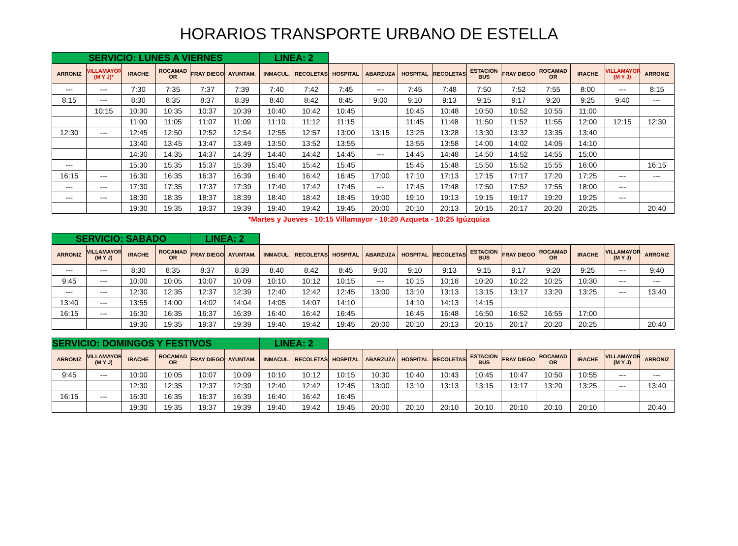HORARIOS TRANSPORTE URBANO DE ESTELLA
| SERVICIO: LUNES A VIERNES | | | | | | LINEA: 2 | | | | | | | | | | | |
| ARRONIZ | VILLAMAYOR (M Y J)* | IRACHE | ROCAMAD OR | FRAY DIEGO | AYUNTAM. | INMACUL. | RECOLETAS | HOSPITAL | ABARZUZA | HOSPITAL | RECOLETAS | ESTACION BUS | FRAY DIEGO | ROCAMAD OR | IRACHE | VILLAMAYOR (M Y J) | ARRONIZ |
| --- | --- | 7:30 | 7:35 | 7:37 | 7:39 | 7:40 | 7:42 | 7:45 | --- | 7:45 | 7:48 | 7:50 | 7:52 | 7:55 | 8:00 | --- | 8:15 |
| 8:15 | --- | 8:30 | 8:35 | 8:37 | 8:39 | 8:40 | 8:42 | 8:45 | 9:00 | 9:10 | 9:13 | 9:15 | 9:17 | 9:20 | 9:25 | 9:40 | --- |
| | 10:15 | 10:30 | 10:35 | 10:37 | 10:39 | 10:40 | 10:42 | 10:45 | | 10:45 | 10:48 | 10:50 | 10:52 | 10:55 | 11:00 | | |
| | | 11:00 | 11:05 | 11:07 | 11:09 | 11:10 | 11:12 | 11:15 | | 11:45 | 11:48 | 11:50 | 11:52 | 11:55 | 12:00 | 12:15 | 12:30 |
| 12:30 | --- | 12:45 | 12:50 | 12:52 | 12:54 | 12:55 | 12:57 | 13:00 | 13:15 | 13:25 | 13:28 | 13:30 | 13:32 | 13:35 | 13:40 | | |
| | | 13:40 | 13:45 | 13:47 | 13:49 | 13:50 | 13:52 | 13:55 | | 13:55 | 13:58 | 14:00 | 14:02 | 14:05 | 14:10 | | |
| | | 14:30 | 14:35 | 14:37 | 14:39 | 14:40 | 14:42 | 14:45 | --- | 14:45 | 14:48 | 14:50 | 14:52 | 14:55 | 15:00 | | |
| --- | | 15:30 | 15:35 | 15:37 | 15:39 | 15:40 | 15:42 | 15:45 | | 15:45 | 15:48 | 15:50 | 15:52 | 15:55 | 16:00 | | 16:15 |
| 16:15 | --- | 16:30 | 16:35 | 16:37 | 16:39 | 16:40 | 16:42 | 16:45 | 17:00 | 17:10 | 17:13 | 17:15 | 17:17 | 17:20 | 17:25 | --- | --- |
| --- | --- | 17:30 | 17:35 | 17:37 | 17:39 | 17:40 | 17:42 | 17:45 | --- | 17:45 | 17:48 | 17:50 | 17:52 | 17:55 | 18:00 | --- | |
| --- | --- | 18:30 | 18:35 | 18:37 | 18:39 | 18:40 | 18:42 | 18:45 | 19:00 | 19:10 | 19:13 | 19:15 | 19:17 | 19:20 | 19:25 | --- | |
| | | 19:30 | 19:35 | 19:37 | 19:39 | 19:40 | 19:42 | 19:45 | 20:00 | 20:10 | 20:13 | 20:15 | 20:17 | 20:20 | 20:25 | | 20:40 |
*Martes y Jueves - 10:15 Villamayor - 10:20 Azqueta - 10:25 Igúzquiza
| SERVICIO: SABADO | | | | LINEA: 2 | | | | | | | | | | | | | |
| ARRONIZ | VILLAMAYOR (M Y J) | IRACHE | ROCAMAD OR | FRAY DIEGO | AYUNTAM. | INMACUL. | RECOLETAS | HOSPITAL | ABARZUZA | HOSPITAL | RECOLETAS | ESTACION BUS | FRAY DIEGO | ROCAMAD OR | IRACHE | VILLAMAYOR (M Y J) | ARRONIZ |
| --- | --- | 8:30 | 8:35 | 8:37 | 8:39 | 8:40 | 8:42 | 8:45 | 9:00 | 9:10 | 9:13 | 9:15 | 9:17 | 9:20 | 9:25 | --- | 9:40 |
| 9:45 | --- | 10:00 | 10:05 | 10:07 | 10:09 | 10:10 | 10:12 | 10:15 | --- | 10:15 | 10:18 | 10:20 | 10:22 | 10:25 | 10:30 | --- | --- |
| --- | --- | 12:30 | 12:35 | 12:37 | 12:39 | 12:40 | 12:42 | 12:45 | 13:00 | 13:10 | 13:13 | 13:15 | 13:17 | 13:20 | 13:25 | --- | 13:40 |
| 13:40 | --- | 13:55 | 14:00 | 14:02 | 14:04 | 14:05 | 14:07 | 14:10 | | 14:10 | 14:13 | 14:15 | | | | | |
| 16:15 | --- | 16:30 | 16:35 | 16:37 | 16:39 | 16:40 | 16:42 | 16:45 | | 16:45 | 16:48 | 16:50 | 16:52 | 16:55 | 17:00 | | |
| | | 19:30 | 19:35 | 19:37 | 19:39 | 19:40 | 19:42 | 19:45 | 20:00 | 20:10 | 20:13 | 20:15 | 20:17 | 20:20 | 20:25 | | 20:40 |
| SERVICIO: DOMINGOS Y FESTIVOS | | | | | | LINEA: 2 | | | | | | | | | | | |
| ARRONIZ | VILLAMAYOR (M Y J) | IRACHE | ROCAMAD OR | FRAY DIEGO | AYUNTAM. | INMACUL. | RECOLETAS | HOSPITAL | ABARZUZA | HOSPITAL | RECOLETAS | ESTACION BUS | FRAY DIEGO | ROCAMAD OR | IRACHE | VILLAMAYOR (M Y J) | ARRONIZ |
| 9:45 | --- | 10:00 | 10:05 | 10:07 | 10:09 | 10:10 | 10:12 | 10:15 | 10:30 | 10:40 | 10:43 | 10:45 | 10:47 | 10:50 | 10:55 | --- | --- |
| | | 12:30 | 12:35 | 12:37 | 12:39 | 12:40 | 12:42 | 12:45 | 13:00 | 13:10 | 13:13 | 13:15 | 13:17 | 13:20 | 13:25 | --- | 13:40 |
| 16:15 | --- | 16:30 | 16:35 | 16:37 | 16:39 | 16:40 | 16:42 | 16:45 | | | | | | | | | |
| | | 19:30 | 19:35 | 19:37 | 19:39 | 19:40 | 19:42 | 19:45 | 20:00 | 20:10 | 20:10 | 20:10 | 20:10 | 20:10 | 20:10 | | 20:40 |